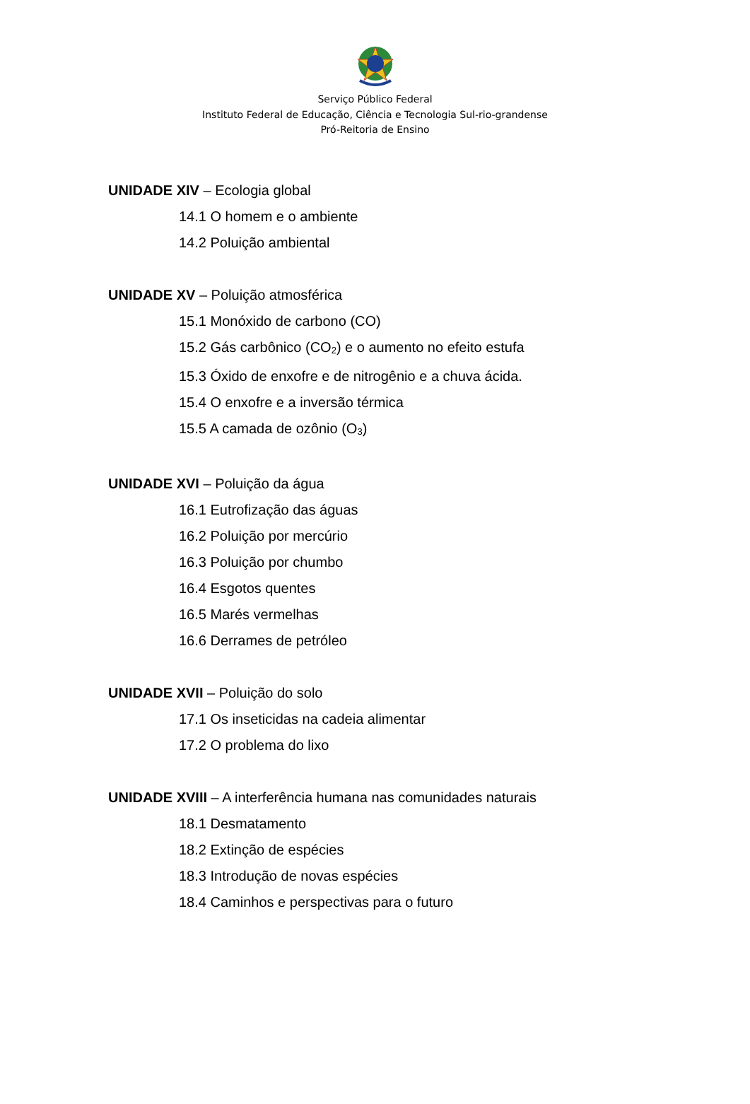Serviço Público Federal
Instituto Federal de Educação, Ciência e Tecnologia Sul-rio-grandense
Pró-Reitoria de Ensino
UNIDADE XIV – Ecologia global
14.1 O homem e o ambiente
14.2 Poluição ambiental
UNIDADE XV – Poluição atmosférica
15.1 Monóxido de carbono (CO)
15.2 Gás carbônico (CO<sub>2</sub>) e o aumento no efeito estufa
15.3 Óxido de enxofre e de nitrogênio e a chuva ácida.
15.4 O enxofre e a inversão térmica
15.5 A camada de ozônio (O<sub>3</sub>)
UNIDADE XVI – Poluição da água
16.1 Eutrofização das águas
16.2 Poluição por mercúrio
16.3 Poluição por chumbo
16.4 Esgotos quentes
16.5 Marés vermelhas
16.6 Derrames de petróleo
UNIDADE XVII – Poluição do solo
17.1 Os inseticidas na cadeia alimentar
17.2 O problema do lixo
UNIDADE XVIII – A interferência humana nas comunidades naturais
18.1 Desmatamento
18.2 Extinção de espécies
18.3 Introdução de novas espécies
18.4 Caminhos e perspectivas para o futuro